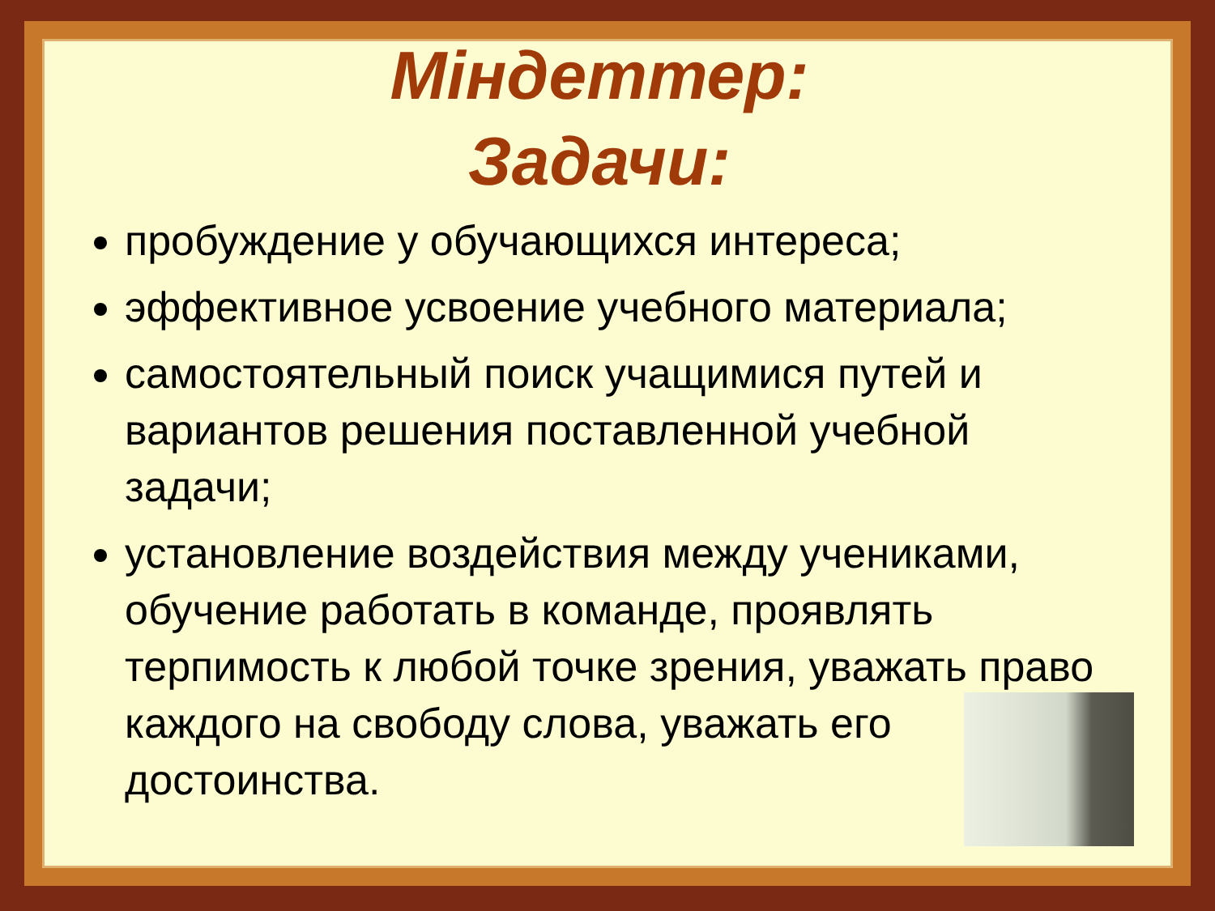Міндеттер:
Задачи:
пробуждение у обучающихся интереса;
эффективное усвоение учебного материала;
самостоятельный поиск учащимися путей и вариантов решения поставленной учебной задачи;
установление воздействия между учениками, обучение работать в команде, проявлять терпимость к любой точке зрения, уважать право каждого на свободу слова, уважать его достоинства.